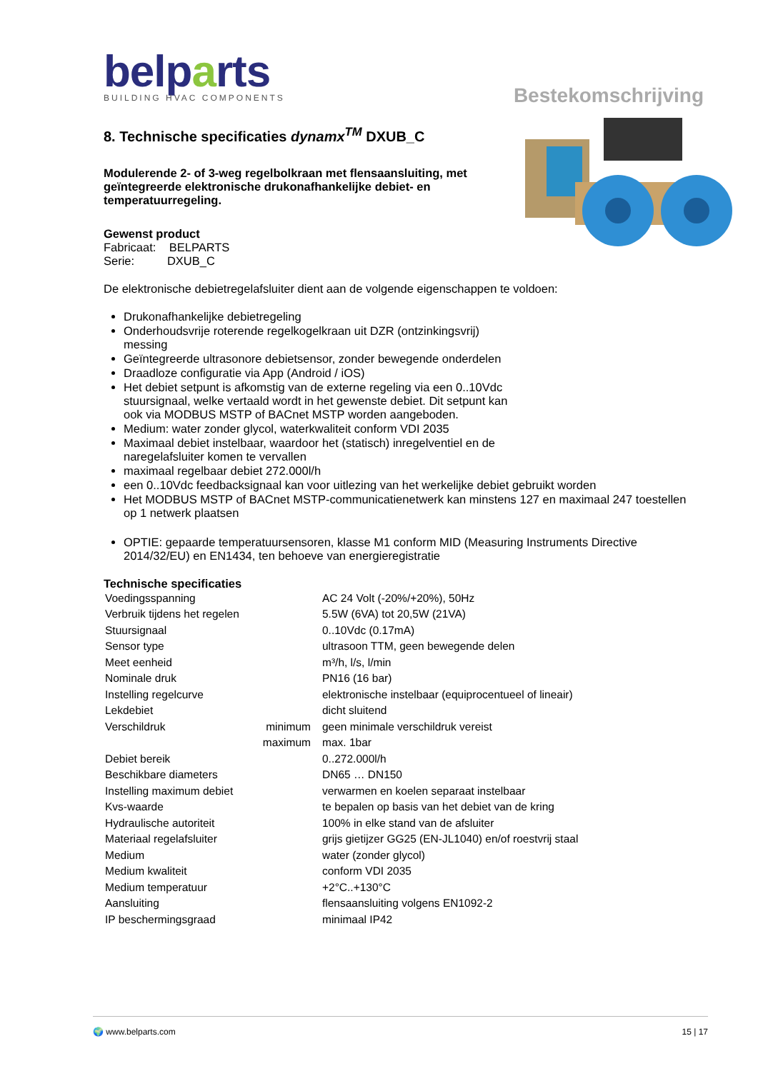belparts
BUILDING HVAC COMPONENTS
Bestekomschrijving
8. Technische specificaties dynamx<sup>TM</sup> DXUB_C
Modulerende 2- of 3-weg regelbolkraan met flensaansluiting, met geïntegreerde elektronische drukonafhankelijke debiet- en temperatuurregeling.
Gewenst product
Fabricaat: BELPARTS
Serie: DXUB_C
De elektronische debietregelafsluiter dient aan de volgende eigenschappen te voldoen:
Drukonafhankelijke debietregeling
Onderhoudsvrije roterende regelkogelkraan uit DZR (ontzinkingsvrij)
messing
Geïntegreerde ultrasonore debietsensor, zonder bewegende onderdelen
Draadloze configuratie via App (Android / iOS)
Het debiet setpunt is afkomstig van de externe regeling via een 0..10Vdc
stuursignaal, welke vertaald wordt in het gewenste debiet. Dit setpunt kan
ook via MODBUS MSTP of BACnet MSTP worden aangeboden.
Medium: water zonder glycol, waterkwaliteit conform VDI 2035
Maximaal debiet instelbaar, waardoor het (statisch) inregelventiel en de
naregelafsluiter komen te vervallen
maximaal regelbaar debiet 272.000l/h
een 0..10Vdc feedbacksignaal kan voor uitlezing van het werkelijke debiet gebruikt worden
Het MODBUS MSTP of BACnet MSTP-communicatienetwerk kan minstens 127 en maximaal 247 toestellen op 1 netwerk plaatsen
OPTIE: gepaarde temperatuursensoren, klasse M1 conform MID (Measuring Instruments Directive 2014/32/EU) en EN1434, ten behoeve van energieregistratie
Technische specificaties
| Voedingsspanning | | AC 24 Volt (-20%/+20%), 50Hz |
| Verbruik tijdens het regelen | | 5.5W (6VA) tot 20,5W (21VA) |
| Stuursignaal | | 0..10Vdc (0.17mA) |
| Sensor type | | ultrasoon TTM, geen bewegende delen |
| Meet eenheid | | m³/h, l/s, l/min |
| Nominale druk | | PN16 (16 bar) |
| Instelling regelcurve | | elektronische instelbaar (equiprocentueel of lineair) |
| Lekdebiet | | dicht sluitend |
| Verschildruk | minimum | geen minimale verschildruk vereist |
| | maximum | max. 1bar |
| Debiet bereik | | 0..272.000l/h |
| Beschikbare diameters | | DN65 … DN150 |
| Instelling maximum debiet | | verwarmen en koelen separaat instelbaar |
| Kvs-waarde | | te bepalen op basis van het debiet van de kring |
| Hydraulische autoriteit | | 100% in elke stand van de afsluiter |
| Materiaal regelafsluiter | | grijs gietijzer GG25 (EN-JL1040) en/of roestvrij staal |
| Medium | | water (zonder glycol) |
| Medium kwaliteit | | conform VDI 2035 |
| Medium temperatuur | | +2°C..+130°C |
| Aansluiting | | flensaansluiting volgens EN1092-2 |
| IP beschermingsgraad | | minimaal IP42 |
🌍 www.belparts.com 15 | 17